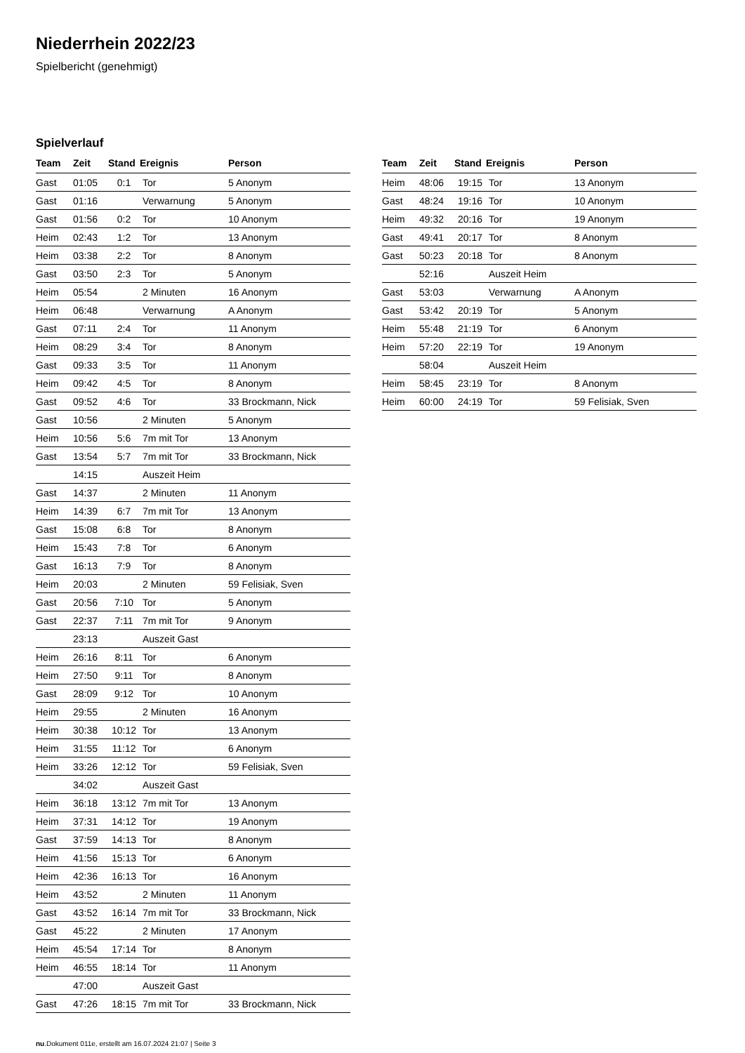Niederrhein 2022/23
Spielbericht (genehmigt)
Spielverlauf
| Team | Zeit | Stand | Ereignis | Person |
| --- | --- | --- | --- | --- |
| Gast | 01:05 | 0:1 | Tor | 5 Anonym |
| Gast | 01:16 | | Verwarnung | 5 Anonym |
| Gast | 01:56 | 0:2 | Tor | 10 Anonym |
| Heim | 02:43 | 1:2 | Tor | 13 Anonym |
| Heim | 03:38 | 2:2 | Tor | 8 Anonym |
| Gast | 03:50 | 2:3 | Tor | 5 Anonym |
| Heim | 05:54 | | 2 Minuten | 16 Anonym |
| Heim | 06:48 | | Verwarnung | A Anonym |
| Gast | 07:11 | 2:4 | Tor | 11 Anonym |
| Heim | 08:29 | 3:4 | Tor | 8 Anonym |
| Gast | 09:33 | 3:5 | Tor | 11 Anonym |
| Heim | 09:42 | 4:5 | Tor | 8 Anonym |
| Gast | 09:52 | 4:6 | Tor | 33 Brockmann, Nick |
| Gast | 10:56 | | 2 Minuten | 5 Anonym |
| Heim | 10:56 | 5:6 | 7m mit Tor | 13 Anonym |
| Gast | 13:54 | 5:7 | 7m mit Tor | 33 Brockmann, Nick |
| | 14:15 | | Auszeit Heim | |
| Gast | 14:37 | | 2 Minuten | 11 Anonym |
| Heim | 14:39 | 6:7 | 7m mit Tor | 13 Anonym |
| Gast | 15:08 | 6:8 | Tor | 8 Anonym |
| Heim | 15:43 | 7:8 | Tor | 6 Anonym |
| Gast | 16:13 | 7:9 | Tor | 8 Anonym |
| Heim | 20:03 | | 2 Minuten | 59 Felisiak, Sven |
| Gast | 20:56 | 7:10 | Tor | 5 Anonym |
| Gast | 22:37 | 7:11 | 7m mit Tor | 9 Anonym |
| | 23:13 | | Auszeit Gast | |
| Heim | 26:16 | 8:11 | Tor | 6 Anonym |
| Heim | 27:50 | 9:11 | Tor | 8 Anonym |
| Gast | 28:09 | 9:12 | Tor | 10 Anonym |
| Heim | 29:55 | | 2 Minuten | 16 Anonym |
| Heim | 30:38 | 10:12 | Tor | 13 Anonym |
| Heim | 31:55 | 11:12 | Tor | 6 Anonym |
| Heim | 33:26 | 12:12 | Tor | 59 Felisiak, Sven |
| | 34:02 | | Auszeit Gast | |
| Heim | 36:18 | 13:12 | 7m mit Tor | 13 Anonym |
| Heim | 37:31 | 14:12 | Tor | 19 Anonym |
| Gast | 37:59 | 14:13 | Tor | 8 Anonym |
| Heim | 41:56 | 15:13 | Tor | 6 Anonym |
| Heim | 42:36 | 16:13 | Tor | 16 Anonym |
| Heim | 43:52 | | 2 Minuten | 11 Anonym |
| Gast | 43:52 | 16:14 | 7m mit Tor | 33 Brockmann, Nick |
| Gast | 45:22 | | 2 Minuten | 17 Anonym |
| Heim | 45:54 | 17:14 | Tor | 8 Anonym |
| Heim | 46:55 | 18:14 | Tor | 11 Anonym |
| | 47:00 | | Auszeit Gast | |
| Gast | 47:26 | 18:15 | 7m mit Tor | 33 Brockmann, Nick |
| Team | Zeit | Stand | Ereignis | Person |
| --- | --- | --- | --- | --- |
| Heim | 48:06 | 19:15 | Tor | 13 Anonym |
| Gast | 48:24 | 19:16 | Tor | 10 Anonym |
| Heim | 49:32 | 20:16 | Tor | 19 Anonym |
| Gast | 49:41 | 20:17 | Tor | 8 Anonym |
| Gast | 50:23 | 20:18 | Tor | 8 Anonym |
| | 52:16 | | Auszeit Heim | |
| Gast | 53:03 | | Verwarnung | A Anonym |
| Gast | 53:42 | 20:19 | Tor | 5 Anonym |
| Heim | 55:48 | 21:19 | Tor | 6 Anonym |
| Heim | 57:20 | 22:19 | Tor | 19 Anonym |
| | 58:04 | | Auszeit Heim | |
| Heim | 58:45 | 23:19 | Tor | 8 Anonym |
| Heim | 60:00 | 24:19 | Tor | 59 Felisiak, Sven |
nu.Dokument 011e, erstellt am 16.07.2024 21:07 | Seite 3